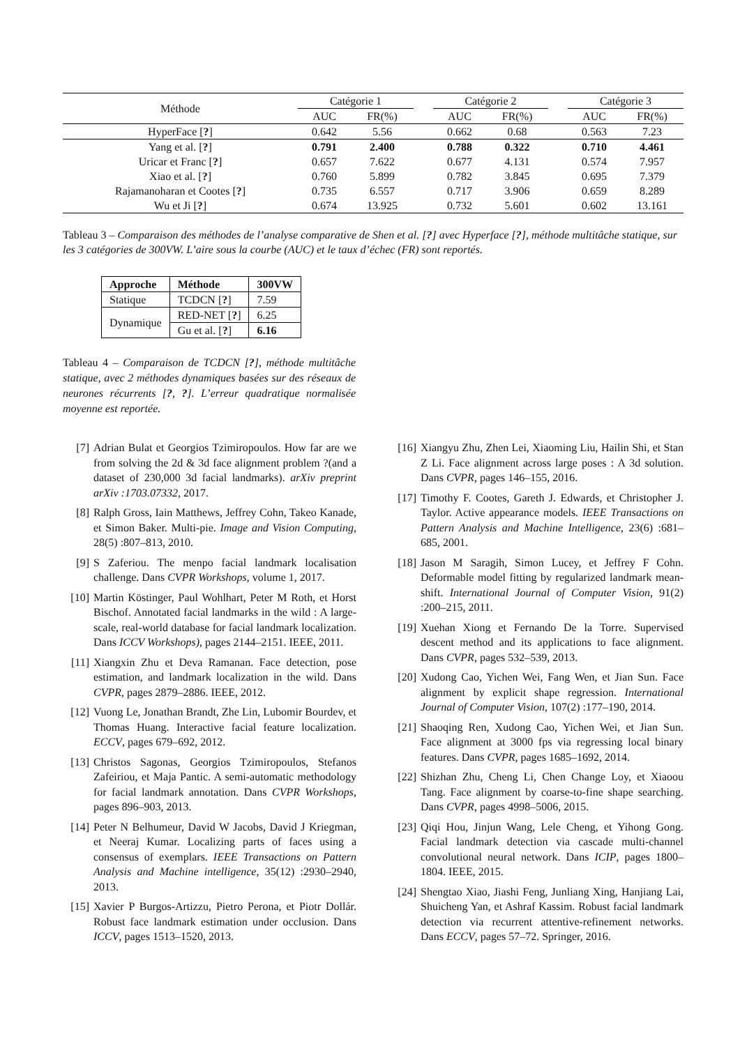| Méthode | Catégorie 1 | | | Catégorie 2 | | | Catégorie 3 | |
| | AUC | FR(%) | | AUC | FR(%) | | AUC | FR(%) |
| HyperFace [ ? ] | 0.642 | 5.56 | | 0.662 | 0.68 | | 0.563 | 7.23 |
| Yang et al. [ ? ] | 0.791 | 2.400 | | 0.788 | 0.322 | | 0.710 | 4.461 |
| Uricar et Franc [ ? ] | 0.657 | 7.622 | | 0.677 | 4.131 | | 0.574 | 7.957 |
| Xiao et al. [ ? ] | 0.760 | 5.899 | | 0.782 | 3.845 | | 0.695 | 7.379 |
| Rajamanoharan et Cootes [ ? ] | 0.735 | 6.557 | | 0.717 | 3.906 | | 0.659 | 8.289 |
| Wu et Ji [ ? ] | 0.674 | 13.925 | | 0.732 | 5.601 | | 0.602 | 13.161 |
Tableau 3 – Comparaison des méthodes de l’analyse comparative de Shen et al. [?] avec Hyperface [?], méthode multitâche statique, sur les 3 catégories de 300VW. L’aire sous la courbe (AUC) et le taux d’échec (FR) sont reportés.
| Approche | Méthode | 300VW |
| --- | --- | --- |
| Statique | TCDCN [ ? ] | 7.59 |
| Dynamique | RED-NET [ ? ] | 6.25 |
| | Gu et al. [ ? ] | 6.16 |
Tableau 4 – Comparaison de TCDCN [?], méthode multitâche statique, avec 2 méthodes dynamiques basées sur des réseaux de neurones récurrents [?, ?]. L’erreur quadratique normalisée moyenne est reportée.
[7] Adrian Bulat et Georgios Tzimiropoulos. How far are we from solving the 2d & 3d face alignment problem ?(and a dataset of 230,000 3d facial landmarks). arXiv preprint arXiv :1703.07332, 2017.
[8] Ralph Gross, Iain Matthews, Jeffrey Cohn, Takeo Kanade, et Simon Baker. Multi-pie. Image and Vision Computing, 28(5) :807–813, 2010.
[9] S Zaferiou. The menpo facial landmark localisation challenge. Dans CVPR Workshops, volume 1, 2017.
[10] Martin Köstinger, Paul Wohlhart, Peter M Roth, et Horst Bischof. Annotated facial landmarks in the wild : A large-scale, real-world database for facial landmark localization. Dans ICCV Workshops), pages 2144–2151. IEEE, 2011.
[11] Xiangxin Zhu et Deva Ramanan. Face detection, pose estimation, and landmark localization in the wild. Dans CVPR, pages 2879–2886. IEEE, 2012.
[12] Vuong Le, Jonathan Brandt, Zhe Lin, Lubomir Bourdev, et Thomas Huang. Interactive facial feature localization. ECCV, pages 679–692, 2012.
[13] Christos Sagonas, Georgios Tzimiropoulos, Stefanos Zafeiriou, et Maja Pantic. A semi-automatic methodology for facial landmark annotation. Dans CVPR Workshops, pages 896–903, 2013.
[14] Peter N Belhumeur, David W Jacobs, David J Kriegman, et Neeraj Kumar. Localizing parts of faces using a consensus of exemplars. IEEE Transactions on Pattern Analysis and Machine intelligence, 35(12) :2930–2940, 2013.
[15] Xavier P Burgos-Artizzu, Pietro Perona, et Piotr Dollár. Robust face landmark estimation under occlusion. Dans ICCV, pages 1513–1520, 2013.
[16] Xiangyu Zhu, Zhen Lei, Xiaoming Liu, Hailin Shi, et Stan Z Li. Face alignment across large poses : A 3d solution. Dans CVPR, pages 146–155, 2016.
[17] Timothy F. Cootes, Gareth J. Edwards, et Christopher J. Taylor. Active appearance models. IEEE Transactions on Pattern Analysis and Machine Intelligence, 23(6) :681–685, 2001.
[18] Jason M Saragih, Simon Lucey, et Jeffrey F Cohn. Deformable model fitting by regularized landmark mean-shift. International Journal of Computer Vision, 91(2) :200–215, 2011.
[19] Xuehan Xiong et Fernando De la Torre. Supervised descent method and its applications to face alignment. Dans CVPR, pages 532–539, 2013.
[20] Xudong Cao, Yichen Wei, Fang Wen, et Jian Sun. Face alignment by explicit shape regression. International Journal of Computer Vision, 107(2) :177–190, 2014.
[21] Shaoqing Ren, Xudong Cao, Yichen Wei, et Jian Sun. Face alignment at 3000 fps via regressing local binary features. Dans CVPR, pages 1685–1692, 2014.
[22] Shizhan Zhu, Cheng Li, Chen Change Loy, et Xiaoou Tang. Face alignment by coarse-to-fine shape searching. Dans CVPR, pages 4998–5006, 2015.
[23] Qiqi Hou, Jinjun Wang, Lele Cheng, et Yihong Gong. Facial landmark detection via cascade multi-channel convolutional neural network. Dans ICIP, pages 1800–1804. IEEE, 2015.
[24] Shengtao Xiao, Jiashi Feng, Junliang Xing, Hanjiang Lai, Shuicheng Yan, et Ashraf Kassim. Robust facial landmark detection via recurrent attentive-refinement networks. Dans ECCV, pages 57–72. Springer, 2016.